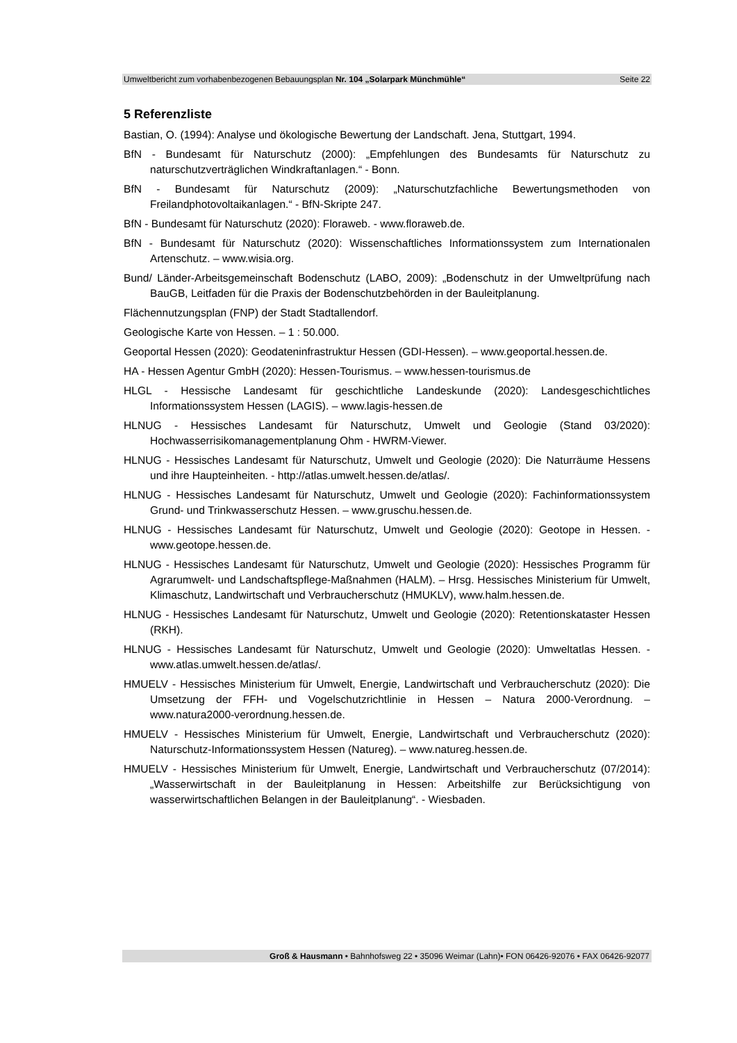Umweltbericht zum vorhabenbezogenen Bebauungsplan Nr. 104 „Solarpark Münchmühle“Seite 22
5 Referenzliste
Bastian, O. (1994): Analyse und ökologische Bewertung der Landschaft. Jena, Stuttgart, 1994.
BfN - Bundesamt für Naturschutz (2000): „Empfehlungen des Bundesamts für Naturschutz zu naturschutzverträglichen Windkraftanlagen.“ - Bonn.
BfN - Bundesamt für Naturschutz (2009): „Naturschutzfachliche Bewertungsmethoden von Freilandphotovoltaikanlagen.“ - BfN-Skripte 247.
BfN - Bundesamt für Naturschutz (2020): Floraweb. - www.floraweb.de.
BfN - Bundesamt für Naturschutz (2020): Wissenschaftliches Informationssystem zum Internationalen Artenschutz. – www.wisia.org.
Bund/ Länder-Arbeitsgemeinschaft Bodenschutz (LABO, 2009): „Bodenschutz in der Umweltprüfung nach BauGB, Leitfaden für die Praxis der Bodenschutzbehörden in der Bauleitplanung.
Flächennutzungsplan (FNP) der Stadt Stadtallendorf.
Geologische Karte von Hessen. – 1 : 50.000.
Geoportal Hessen (2020): Geodateninfrastruktur Hessen (GDI-Hessen). – www.geoportal.hessen.de.
HA - Hessen Agentur GmbH (2020): Hessen-Tourismus. – www.hessen-tourismus.de
HLGL - Hessische Landesamt für geschichtliche Landeskunde (2020): Landesgeschichtliches Informationssystem Hessen (LAGIS). – www.lagis-hessen.de
HLNUG - Hessisches Landesamt für Naturschutz, Umwelt und Geologie (Stand 03/2020): Hochwasserrisikomanagementplanung Ohm - HWRM-Viewer.
HLNUG - Hessisches Landesamt für Naturschutz, Umwelt und Geologie (2020): Die Naturräume Hessens und ihre Haupteinheiten. - http://atlas.umwelt.hessen.de/atlas/.
HLNUG - Hessisches Landesamt für Naturschutz, Umwelt und Geologie (2020): Fachinformationssystem Grund- und Trinkwasserschutz Hessen. – www.gruschu.hessen.de.
HLNUG - Hessisches Landesamt für Naturschutz, Umwelt und Geologie (2020): Geotope in Hessen. - www.geotope.hessen.de.
HLNUG - Hessisches Landesamt für Naturschutz, Umwelt und Geologie (2020): Hessisches Programm für Agrarumwelt- und Landschaftspflege-Maßnahmen (HALM). – Hrsg. Hessisches Ministerium für Umwelt, Klimaschutz, Landwirtschaft und Verbraucherschutz (HMUKLV), www.halm.hessen.de.
HLNUG - Hessisches Landesamt für Naturschutz, Umwelt und Geologie (2020): Retentionskataster Hessen (RKH).
HLNUG - Hessisches Landesamt für Naturschutz, Umwelt und Geologie (2020): Umweltatlas Hessen. - www.atlas.umwelt.hessen.de/atlas/.
HMUELV - Hessisches Ministerium für Umwelt, Energie, Landwirtschaft und Verbraucherschutz (2020): Die Umsetzung der FFH- und Vogelschutzrichtlinie in Hessen – Natura 2000-Verordnung. – www.natura2000-verordnung.hessen.de.
HMUELV - Hessisches Ministerium für Umwelt, Energie, Landwirtschaft und Verbraucherschutz (2020): Naturschutz-Informationssystem Hessen (Natureg). – www.natureg.hessen.de.
HMUELV - Hessisches Ministerium für Umwelt, Energie, Landwirtschaft und Verbraucherschutz (07/2014): „Wasserwirtschaft in der Bauleitplanung in Hessen: Arbeitshilfe zur Berücksichtigung von wasserwirtschaftlichen Belangen in der Bauleitplanung“. - Wiesbaden.
Groß & Hausmann • Bahnhofsweg 22 • 35096 Weimar (Lahn)• FON 06426-92076 • FAX 06426-92077